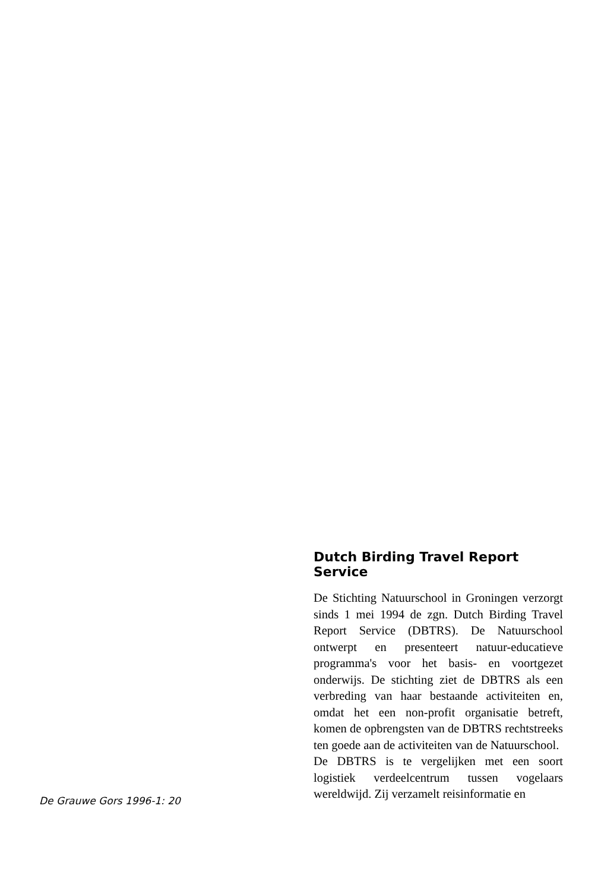Dutch Birding Travel Report Service
De Stichting Natuurschool in Groningen verzorgt sinds 1 mei 1994 de zgn. Dutch Birding Travel Report Service (DBTRS). De Natuurschool ontwerpt en presenteert natuur-educatieve programma's voor het basis- en voortgezet onderwijs. De stichting ziet de DBTRS als een verbreding van haar bestaande activiteiten en, omdat het een non-profit organisatie betreft, komen de opbrengsten van de DBTRS rechtstreeks ten goede aan de activiteiten van de Natuurschool.
De DBTRS is te vergelijken met een soort logistiek verdeelcentrum tussen vogelaars wereldwijd. Zij verzamelt reisinformatie en
De Grauwe Gors 1996-1: 20